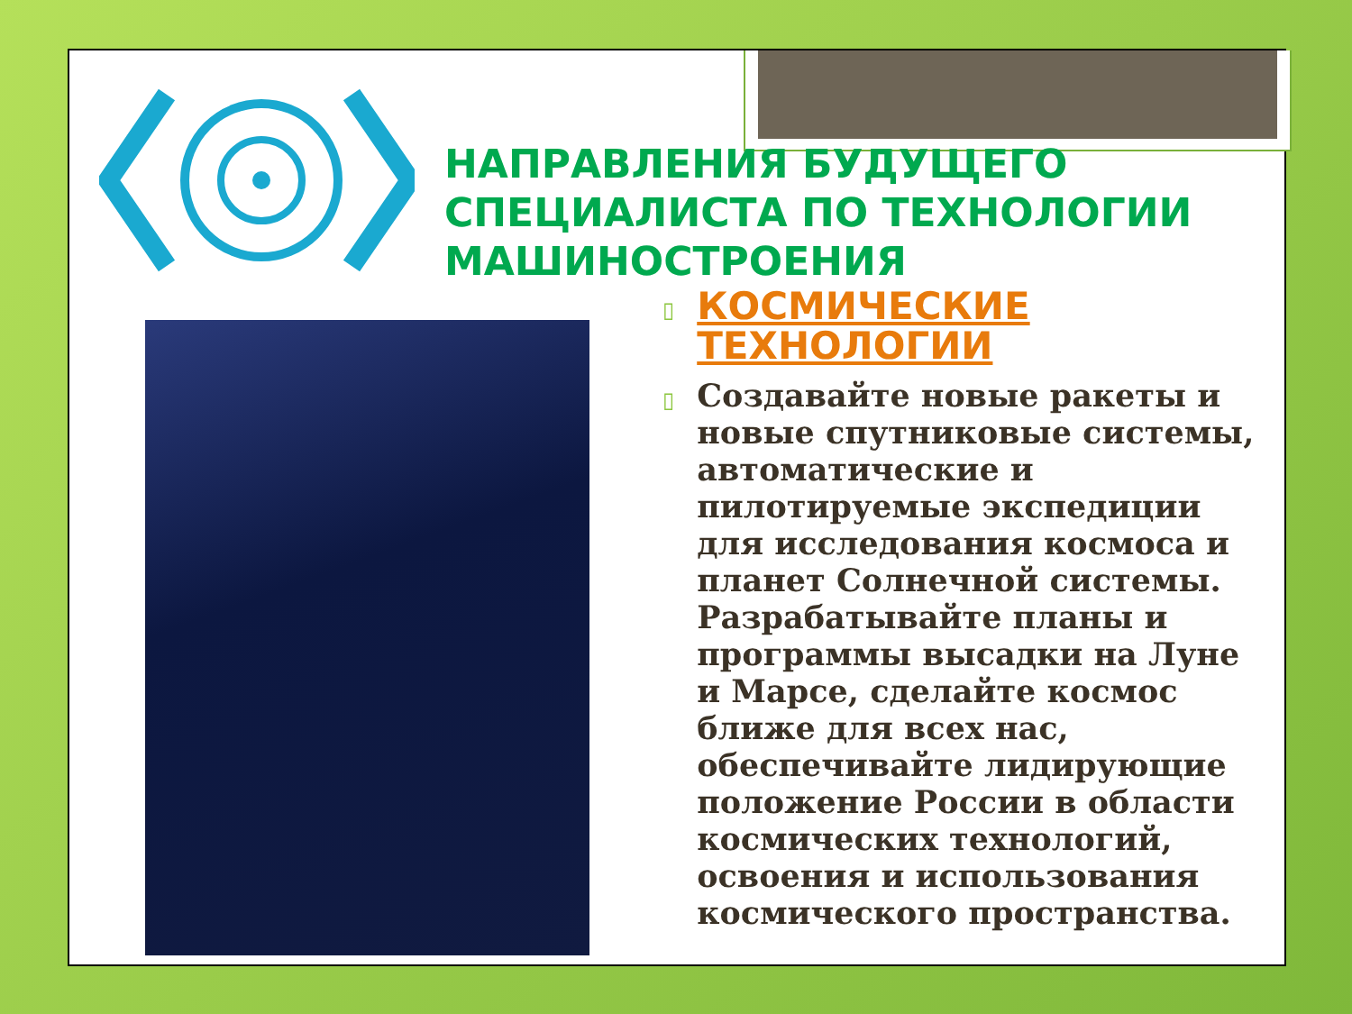НАПРАВЛЕНИЯ БУДУЩЕГО
СПЕЦИАЛИСТА ПО ТЕХНОЛОГИИ
МАШИНОСТРОЕНИЯ
▯ КОСМИЧЕСКИЕ ТЕХНОЛОГИИ
▯ Создавайте новые ракеты и новые спутниковые системы, автоматические и пилотируемые экспедиции для исследования космоса и планет Солнечной системы. Разрабатывайте планы и программы высадки на Луне и Марсе, сделайте космос ближе для всех нас, обеспечивайте лидирующие положение России в области космических технологий, освоения и использования космического пространства.